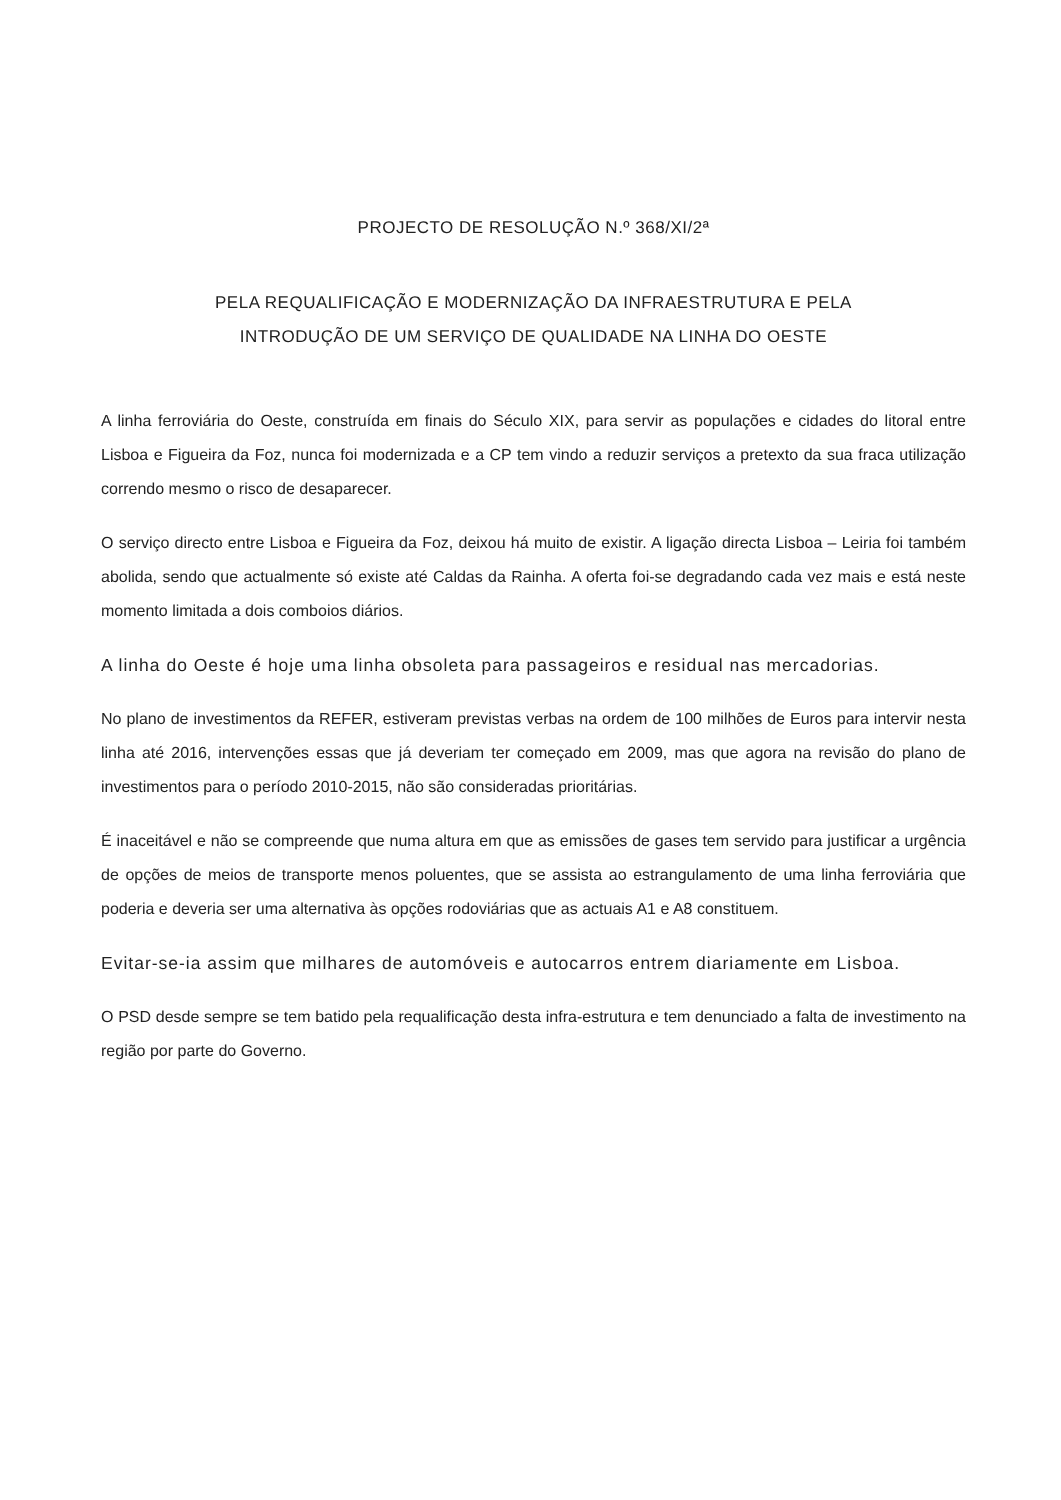PROJECTO DE RESOLUÇÃO N.º 368/XI/2ª
PELA REQUALIFICAÇÃO E MODERNIZAÇÃO DA INFRAESTRUTURA E PELA
INTRODUÇÃO DE UM SERVIÇO DE QUALIDADE NA LINHA DO OESTE
A linha ferroviária do Oeste, construída em finais do Século XIX, para servir as populações e cidades do litoral entre Lisboa e Figueira da Foz, nunca foi modernizada e a CP tem vindo a reduzir serviços a pretexto da sua fraca utilização correndo mesmo o risco de desaparecer.
O serviço directo entre Lisboa e Figueira da Foz, deixou há muito de existir. A ligação directa Lisboa – Leiria foi também abolida, sendo que actualmente só existe até Caldas da Rainha. A oferta foi-se degradando cada vez mais e está neste momento limitada a dois comboios diários.
A linha do Oeste é hoje uma linha obsoleta para passageiros e residual nas mercadorias.
No plano de investimentos da REFER, estiveram previstas verbas na ordem de 100 milhões de Euros para intervir nesta linha até 2016, intervenções essas que já deveriam ter começado em 2009, mas que agora na revisão do plano de investimentos para o período 2010-2015, não são consideradas prioritárias.
É inaceitável e não se compreende que numa altura em que as emissões de gases tem servido para justificar a urgência de opções de meios de transporte menos poluentes, que se assista ao estrangulamento de uma linha ferroviária que poderia e deveria ser uma alternativa às opções rodoviárias que as actuais A1 e A8 constituem.
Evitar-se-ia assim que milhares de automóveis e autocarros entrem diariamente em Lisboa.
O PSD desde sempre se tem batido pela requalificação desta infra-estrutura e tem denunciado a falta de investimento na região por parte do Governo.